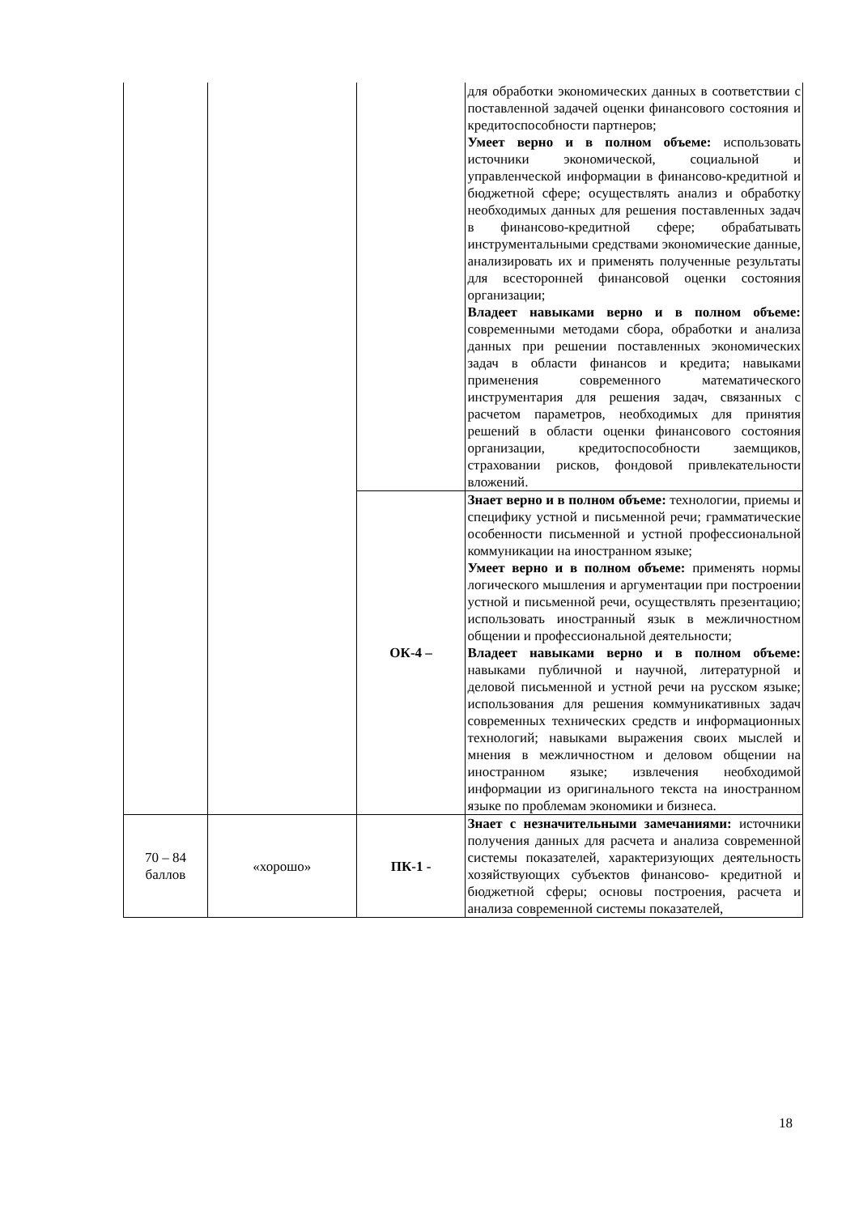| | | | для обработки экономических данных в соответствии с поставленной задачей оценки финансового состояния и кредитоспособности партнеров; Умеет верно и в полном объеме: использовать источники экономической, социальной и управленческой информации в финансово-кредитной и бюджетной сфере; осуществлять анализ и обработку необходимых данных для решения поставленных задач в финансово-кредитной сфере; обрабатывать инструментальными средствами экономические данные, анализировать их и применять полученные результаты для всесторонней финансовой оценки состояния организации; Владеет навыками верно и в полном объеме: современными методами сбора, обработки и анализа данных при решении поставленных экономических задач в области финансов и кредита; навыками применения современного математического инструментария для решения задач, связанных с расчетом параметров, необходимых для принятия решений в области оценки финансового состояния организации, кредитоспособности заемщиков, страховании рисков, фондовой привлекательности вложений. |
| | | ОК-4 – | Знает верно и в полном объеме: технологии, приемы и специфику устной и письменной речи; грамматические особенности письменной и устной профессиональной коммуникации на иностранном языке; Умеет верно и в полном объеме: применять нормы логического мышления и аргументации при построении устной и письменной речи, осуществлять презентацию; использовать иностранный язык в межличностном общении и профессиональной деятельности; Владеет навыками верно и в полном объеме: навыками публичной и научной, литературной и деловой письменной и устной речи на русском языке; использования для решения коммуникативных задач современных технических средств и информационных технологий; навыками выражения своих мыслей и мнения в межличностном и деловом общении на иностранном языке; извлечения необходимой информации из оригинального текста на иностранном языке по проблемам экономики и бизнеса. |
| 70 – 84 баллов | «хорошо» | ПК-1 - | Знает с незначительными замечаниями: источники получения данных для расчета и анализа современной системы показателей, характеризующих деятельность хозяйствующих субъектов финансово- кредитной и бюджетной сферы; основы построения, расчета и анализа современной системы показателей, |
18